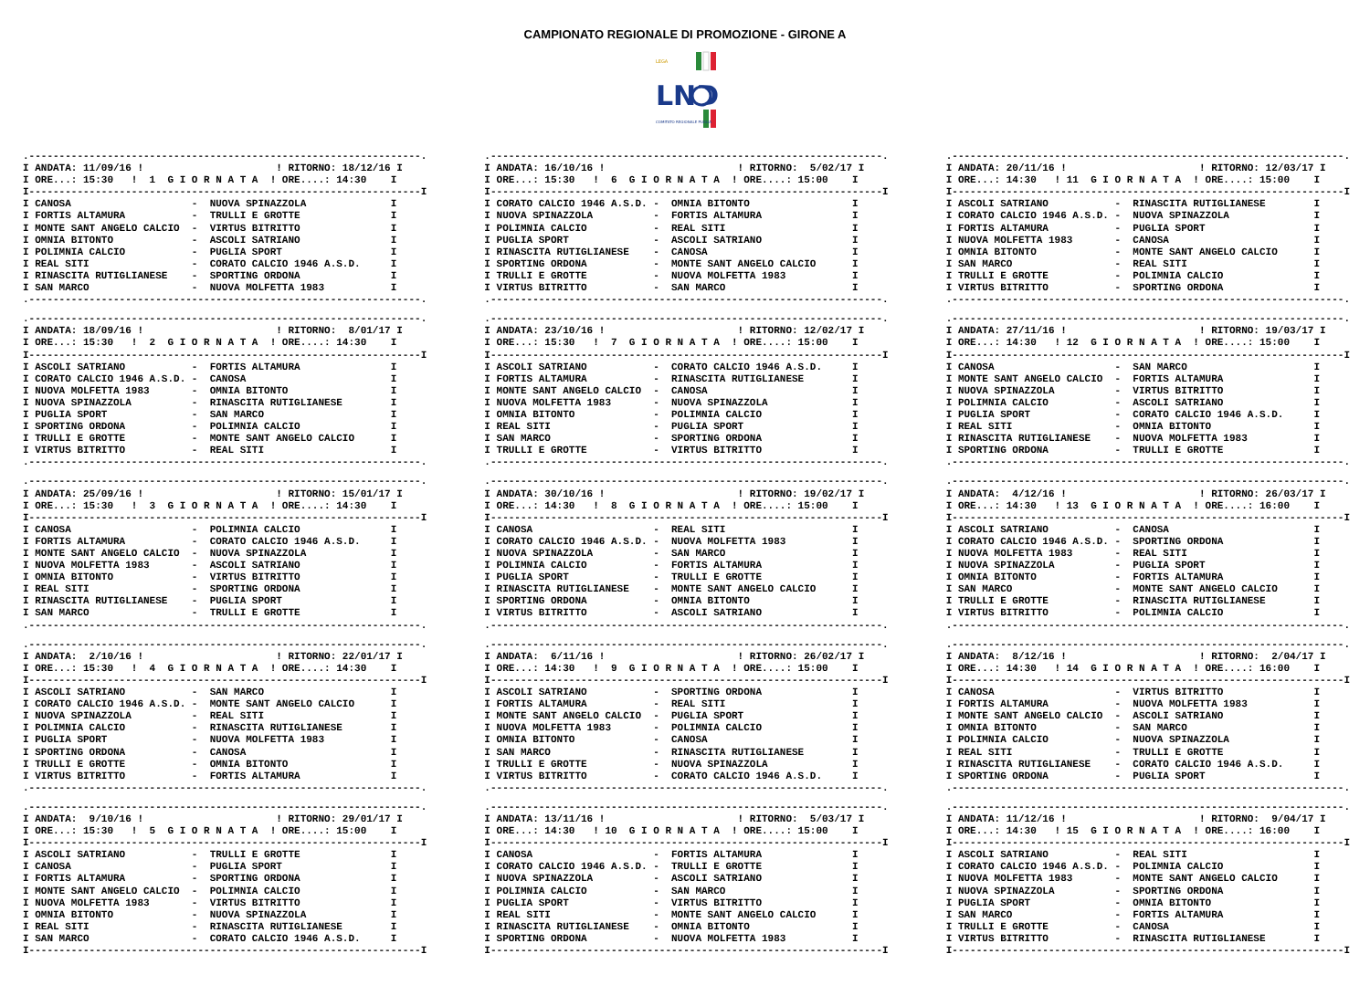CAMPIONATO REGIONALE DI PROMOZIONE - GIRONE A
LEGA
LND
COMITATO REGIONALE PUGLIA
.-----------------------------------------------------------------.
I ANDATA: 11/09/16 !                      ! RITORNO: 18/12/16 I
I ORE...: 15:30   !  1  G I O R N A T A  ! ORE....: 14:30    I
I-----------------------------------------------------------------I
I CANOSA                    -  NUOVA SPINAZZOLA              I
I FORTIS ALTAMURA           -  TRULLI E GROTTE               I
I MONTE SANT ANGELO CALCIO  -  VIRTUS BITRITTO               I
I OMNIA BITONTO             -  ASCOLI SATRIANO               I
I POLIMNIA CALCIO           -  PUGLIA SPORT                  I
I REAL SITI                 -  CORATO CALCIO 1946 A.S.D.     I
I RINASCITA RUTIGLIANESE    -  SPORTING ORDONA               I
I SAN MARCO                 -  NUOVA MOLFETTA 1983           I
.-----------------------------------------------------------------.
.-----------------------------------------------------------------.
I ANDATA: 18/09/16 !                      ! RITORNO:  8/01/17 I
I ORE...: 15:30   !  2  G I O R N A T A  ! ORE....: 14:30    I
I-----------------------------------------------------------------I
I ASCOLI SATRIANO           -  FORTIS ALTAMURA               I
I CORATO CALCIO 1946 A.S.D. -  CANOSA                        I
I NUOVA MOLFETTA 1983       -  OMNIA BITONTO                 I
I NUOVA SPINAZZOLA          -  RINASCITA RUTIGLIANESE        I
I PUGLIA SPORT              -  SAN MARCO                     I
I SPORTING ORDONA           -  POLIMNIA CALCIO               I
I TRULLI E GROTTE           -  MONTE SANT ANGELO CALCIO      I
I VIRTUS BITRITTO           -  REAL SITI                     I
.-----------------------------------------------------------------.
.-----------------------------------------------------------------.
I ANDATA: 25/09/16 !                      ! RITORNO: 15/01/17 I
I ORE...: 15:30   !  3  G I O R N A T A  ! ORE....: 14:30    I
I-----------------------------------------------------------------I
I CANOSA                    -  POLIMNIA CALCIO               I
I FORTIS ALTAMURA           -  CORATO CALCIO 1946 A.S.D.     I
I MONTE SANT ANGELO CALCIO  -  NUOVA SPINAZZOLA              I
I NUOVA MOLFETTA 1983       -  ASCOLI SATRIANO               I
I OMNIA BITONTO             -  VIRTUS BITRITTO               I
I REAL SITI                 -  SPORTING ORDONA               I
I RINASCITA RUTIGLIANESE    -  PUGLIA SPORT                  I
I SAN MARCO                 -  TRULLI E GROTTE               I
.-----------------------------------------------------------------.
.-----------------------------------------------------------------.
I ANDATA:  2/10/16 !                      ! RITORNO: 22/01/17 I
I ORE...: 15:30   !  4  G I O R N A T A  ! ORE....: 14:30    I
I-----------------------------------------------------------------I
I ASCOLI SATRIANO           -  SAN MARCO                     I
I CORATO CALCIO 1946 A.S.D. -  MONTE SANT ANGELO CALCIO      I
I NUOVA SPINAZZOLA          -  REAL SITI                     I
I POLIMNIA CALCIO           -  RINASCITA RUTIGLIANESE        I
I PUGLIA SPORT              -  NUOVA MOLFETTA 1983           I
I SPORTING ORDONA           -  CANOSA                        I
I TRULLI E GROTTE           -  OMNIA BITONTO                 I
I VIRTUS BITRITTO           -  FORTIS ALTAMURA               I
.-----------------------------------------------------------------.
.-----------------------------------------------------------------.
I ANDATA:  9/10/16 !                      ! RITORNO: 29/01/17 I
I ORE...: 15:30   !  5  G I O R N A T A  ! ORE....: 15:00    I
I-----------------------------------------------------------------I
I ASCOLI SATRIANO           -  TRULLI E GROTTE               I
I CANOSA                    -  PUGLIA SPORT                  I
I FORTIS ALTAMURA           -  SPORTING ORDONA               I
I MONTE SANT ANGELO CALCIO  -  POLIMNIA CALCIO               I
I NUOVA MOLFETTA 1983       -  VIRTUS BITRITTO               I
I OMNIA BITONTO             -  NUOVA SPINAZZOLA              I
I REAL SITI                 -  RINASCITA RUTIGLIANESE        I
I SAN MARCO                 -  CORATO CALCIO 1946 A.S.D.     I
I-----------------------------------------------------------------I
.-----------------------------------------------------------------.
I ANDATA: 16/10/16 !                      ! RITORNO:  5/02/17 I
I ORE...: 15:30   !  6  G I O R N A T A  ! ORE....: 15:00    I
I-----------------------------------------------------------------I
I CORATO CALCIO 1946 A.S.D. -  OMNIA BITONTO                 I
I NUOVA SPINAZZOLA          -  FORTIS ALTAMURA               I
I POLIMNIA CALCIO           -  REAL SITI                     I
I PUGLIA SPORT              -  ASCOLI SATRIANO               I
I RINASCITA RUTIGLIANESE    -  CANOSA                        I
I SPORTING ORDONA           -  MONTE SANT ANGELO CALCIO      I
I TRULLI E GROTTE           -  NUOVA MOLFETTA 1983           I
I VIRTUS BITRITTO           -  SAN MARCO                     I
.-----------------------------------------------------------------.
.-----------------------------------------------------------------.
I ANDATA: 23/10/16 !                      ! RITORNO: 12/02/17 I
I ORE...: 15:30   !  7  G I O R N A T A  ! ORE....: 15:00    I
I-----------------------------------------------------------------I
I ASCOLI SATRIANO           -  CORATO CALCIO 1946 A.S.D.     I
I FORTIS ALTAMURA           -  RINASCITA RUTIGLIANESE        I
I MONTE SANT ANGELO CALCIO  -  CANOSA                        I
I NUOVA MOLFETTA 1983       -  NUOVA SPINAZZOLA              I
I OMNIA BITONTO             -  POLIMNIA CALCIO               I
I REAL SITI                 -  PUGLIA SPORT                  I
I SAN MARCO                 -  SPORTING ORDONA               I
I TRULLI E GROTTE           -  VIRTUS BITRITTO               I
.-----------------------------------------------------------------.
.-----------------------------------------------------------------.
I ANDATA: 30/10/16 !                      ! RITORNO: 19/02/17 I
I ORE...: 14:30   !  8  G I O R N A T A  ! ORE....: 15:00    I
I-----------------------------------------------------------------I
I CANOSA                    -  REAL SITI                     I
I CORATO CALCIO 1946 A.S.D. -  NUOVA MOLFETTA 1983           I
I NUOVA SPINAZZOLA          -  SAN MARCO                     I
I POLIMNIA CALCIO           -  FORTIS ALTAMURA               I
I PUGLIA SPORT              -  TRULLI E GROTTE               I
I RINASCITA RUTIGLIANESE    -  MONTE SANT ANGELO CALCIO      I
I SPORTING ORDONA           -  OMNIA BITONTO                 I
I VIRTUS BITRITTO           -  ASCOLI SATRIANO               I
.-----------------------------------------------------------------.
.-----------------------------------------------------------------.
I ANDATA:  6/11/16 !                      ! RITORNO: 26/02/17 I
I ORE...: 14:30   !  9  G I O R N A T A  ! ORE....: 15:00    I
I-----------------------------------------------------------------I
I ASCOLI SATRIANO           -  SPORTING ORDONA               I
I FORTIS ALTAMURA           -  REAL SITI                     I
I MONTE SANT ANGELO CALCIO  -  PUGLIA SPORT                  I
I NUOVA MOLFETTA 1983       -  POLIMNIA CALCIO               I
I OMNIA BITONTO             -  CANOSA                        I
I SAN MARCO                 -  RINASCITA RUTIGLIANESE        I
I TRULLI E GROTTE           -  NUOVA SPINAZZOLA              I
I VIRTUS BITRITTO           -  CORATO CALCIO 1946 A.S.D.     I
.-----------------------------------------------------------------.
.-----------------------------------------------------------------.
I ANDATA: 13/11/16 !                      ! RITORNO:  5/03/17 I
I ORE...: 14:30   ! 10  G I O R N A T A  ! ORE....: 15:00    I
I-----------------------------------------------------------------I
I CANOSA                    -  FORTIS ALTAMURA               I
I CORATO CALCIO 1946 A.S.D. -  TRULLI E GROTTE               I
I NUOVA SPINAZZOLA          -  ASCOLI SATRIANO               I
I POLIMNIA CALCIO           -  SAN MARCO                     I
I PUGLIA SPORT              -  VIRTUS BITRITTO               I
I REAL SITI                 -  MONTE SANT ANGELO CALCIO      I
I RINASCITA RUTIGLIANESE    -  OMNIA BITONTO                 I
I SPORTING ORDONA           -  NUOVA MOLFETTA 1983           I
I-----------------------------------------------------------------I
.-----------------------------------------------------------------.
I ANDATA: 20/11/16 !                      ! RITORNO: 12/03/17 I
I ORE...: 14:30   ! 11  G I O R N A T A  ! ORE....: 15:00    I
I-----------------------------------------------------------------I
I ASCOLI SATRIANO           -  RINASCITA RUTIGLIANESE        I
I CORATO CALCIO 1946 A.S.D. -  NUOVA SPINAZZOLA              I
I FORTIS ALTAMURA           -  PUGLIA SPORT                  I
I NUOVA MOLFETTA 1983       -  CANOSA                        I
I OMNIA BITONTO             -  MONTE SANT ANGELO CALCIO      I
I SAN MARCO                 -  REAL SITI                     I
I TRULLI E GROTTE           -  POLIMNIA CALCIO               I
I VIRTUS BITRITTO           -  SPORTING ORDONA               I
.-----------------------------------------------------------------.
.-----------------------------------------------------------------.
I ANDATA: 27/11/16 !                      ! RITORNO: 19/03/17 I
I ORE...: 14:30   ! 12  G I O R N A T A  ! ORE....: 15:00    I
I-----------------------------------------------------------------I
I CANOSA                    -  SAN MARCO                     I
I MONTE SANT ANGELO CALCIO  -  FORTIS ALTAMURA               I
I NUOVA SPINAZZOLA          -  VIRTUS BITRITTO               I
I POLIMNIA CALCIO           -  ASCOLI SATRIANO               I
I PUGLIA SPORT              -  CORATO CALCIO 1946 A.S.D.     I
I REAL SITI                 -  OMNIA BITONTO                 I
I RINASCITA RUTIGLIANESE    -  NUOVA MOLFETTA 1983           I
I SPORTING ORDONA           -  TRULLI E GROTTE               I
.-----------------------------------------------------------------.
.-----------------------------------------------------------------.
I ANDATA:  4/12/16 !                      ! RITORNO: 26/03/17 I
I ORE...: 14:30   ! 13  G I O R N A T A  ! ORE....: 16:00    I
I-----------------------------------------------------------------I
I ASCOLI SATRIANO           -  CANOSA                        I
I CORATO CALCIO 1946 A.S.D. -  SPORTING ORDONA               I
I NUOVA MOLFETTA 1983       -  REAL SITI                     I
I NUOVA SPINAZZOLA          -  PUGLIA SPORT                  I
I OMNIA BITONTO             -  FORTIS ALTAMURA               I
I SAN MARCO                 -  MONTE SANT ANGELO CALCIO      I
I TRULLI E GROTTE           -  RINASCITA RUTIGLIANESE        I
I VIRTUS BITRITTO           -  POLIMNIA CALCIO               I
.-----------------------------------------------------------------.
.-----------------------------------------------------------------.
I ANDATA:  8/12/16 !                      ! RITORNO:  2/04/17 I
I ORE...: 14:30   ! 14  G I O R N A T A  ! ORE....: 16:00    I
I-----------------------------------------------------------------I
I CANOSA                    -  VIRTUS BITRITTO               I
I FORTIS ALTAMURA           -  NUOVA MOLFETTA 1983           I
I MONTE SANT ANGELO CALCIO  -  ASCOLI SATRIANO               I
I OMNIA BITONTO             -  SAN MARCO                     I
I POLIMNIA CALCIO           -  NUOVA SPINAZZOLA              I
I REAL SITI                 -  TRULLI E GROTTE               I
I RINASCITA RUTIGLIANESE    -  CORATO CALCIO 1946 A.S.D.     I
I SPORTING ORDONA           -  PUGLIA SPORT                  I
.-----------------------------------------------------------------.
.-----------------------------------------------------------------.
I ANDATA: 11/12/16 !                      ! RITORNO:  9/04/17 I
I ORE...: 14:30   ! 15  G I O R N A T A  ! ORE....: 16:00    I
I-----------------------------------------------------------------I
I ASCOLI SATRIANO           -  REAL SITI                     I
I CORATO CALCIO 1946 A.S.D. -  POLIMNIA CALCIO               I
I NUOVA MOLFETTA 1983       -  MONTE SANT ANGELO CALCIO      I
I NUOVA SPINAZZOLA          -  SPORTING ORDONA               I
I PUGLIA SPORT              -  OMNIA BITONTO                 I
I SAN MARCO                 -  FORTIS ALTAMURA               I
I TRULLI E GROTTE           -  CANOSA                        I
I VIRTUS BITRITTO           -  RINASCITA RUTIGLIANESE        I
I-----------------------------------------------------------------I